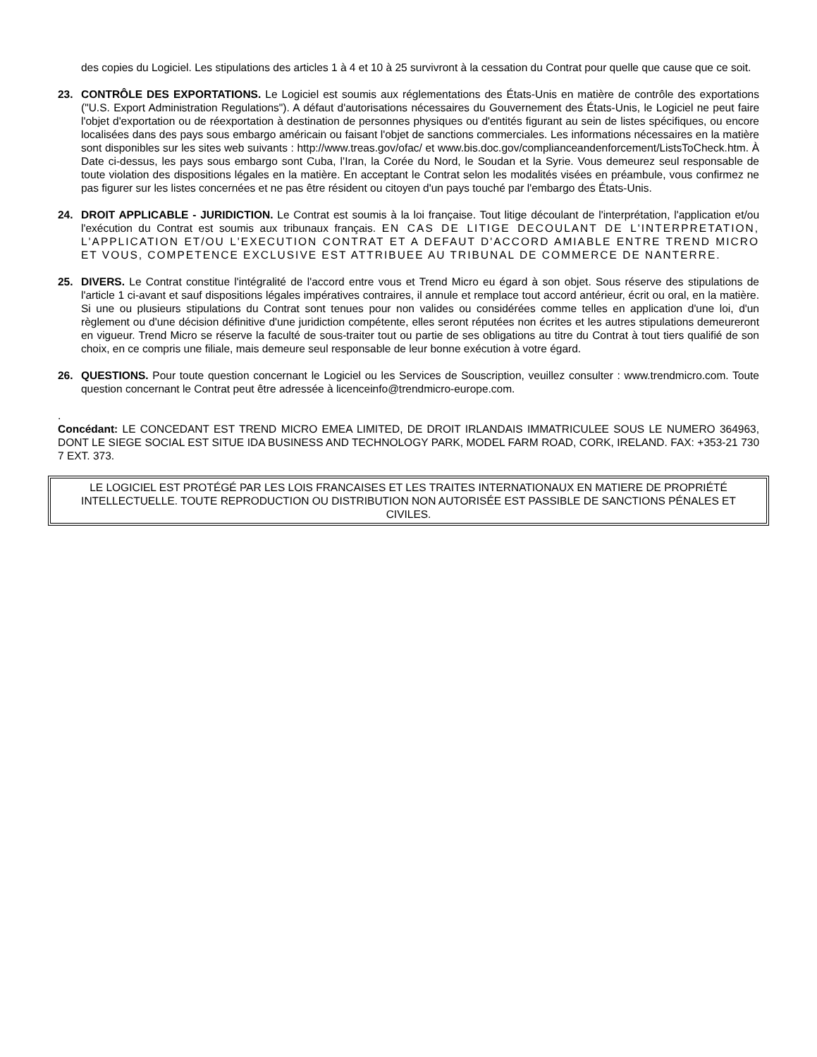des copies du Logiciel. Les stipulations des articles 1 à 4 et 10 à 25 survivront à la cessation du Contrat pour quelle que cause que ce soit.
23. CONTRÔLE DES EXPORTATIONS. Le Logiciel est soumis aux réglementations des États-Unis en matière de contrôle des exportations ("U.S. Export Administration Regulations"). A défaut d'autorisations nécessaires du Gouvernement des États-Unis, le Logiciel ne peut faire l'objet d'exportation ou de réexportation à destination de personnes physiques ou d'entités figurant au sein de listes spécifiques, ou encore localisées dans des pays sous embargo américain ou faisant l'objet de sanctions commerciales. Les informations nécessaires en la matière sont disponibles sur les sites web suivants : http://www.treas.gov/ofac/ et www.bis.doc.gov/complianceandenforcement/ListsToCheck.htm. À Date ci-dessus, les pays sous embargo sont Cuba, l’Iran, la Corée du Nord, le Soudan et la Syrie. Vous demeurez seul responsable de toute violation des dispositions légales en la matière. En acceptant le Contrat selon les modalités visées en préambule, vous confirmez ne pas figurer sur les listes concernées et ne pas être résident ou citoyen d'un pays touché par l'embargo des États-Unis.
24. DROIT APPLICABLE - JURIDICTION. Le Contrat est soumis à la loi française. Tout litige découlant de l'interprétation, l'application et/ou l'exécution du Contrat est soumis aux tribunaux français. EN CAS DE LITIGE DECOULANT DE L'INTERPRETATION, L'APPLICATION ET/OU L'EXECUTION CONTRAT ET A DEFAUT D'ACCORD AMIABLE ENTRE TREND MICRO ET VOUS, COMPETENCE EXCLUSIVE EST ATTRIBUEE AU TRIBUNAL DE COMMERCE DE NANTERRE.
25. DIVERS. Le Contrat constitue l'intégralité de l'accord entre vous et Trend Micro eu égard à son objet. Sous réserve des stipulations de l'article 1 ci-avant et sauf dispositions légales impératives contraires, il annule et remplace tout accord antérieur, écrit ou oral, en la matière. Si une ou plusieurs stipulations du Contrat sont tenues pour non valides ou considérées comme telles en application d'une loi, d'un règlement ou d'une décision définitive d'une juridiction compétente, elles seront réputées non écrites et les autres stipulations demeureront en vigueur. Trend Micro se réserve la faculté de sous-traiter tout ou partie de ses obligations au titre du Contrat à tout tiers qualifié de son choix, en ce compris une filiale, mais demeure seul responsable de leur bonne exécution à votre égard.
26. QUESTIONS. Pour toute question concernant le Logiciel ou les Services de Souscription, veuillez consulter : www.trendmicro.com. Toute question concernant le Contrat peut être adressée à licenceinfo@trendmicro-europe.com.
.
Concédant: LE CONCEDANT EST TREND MICRO EMEA LIMITED, DE DROIT IRLANDAIS IMMATRICULEE SOUS LE NUMERO 364963, DONT LE SIEGE SOCIAL EST SITUE IDA BUSINESS AND TECHNOLOGY PARK, MODEL FARM ROAD, CORK, IRELAND. FAX: +353-21 730 7 EXT. 373.
LE LOGICIEL EST PROTÉGÉ PAR LES LOIS FRANCAISES ET LES TRAITES INTERNATIONAUX EN MATIERE DE PROPRIÉTÉ INTELLECTUELLE. TOUTE REPRODUCTION OU DISTRIBUTION NON AUTORISÉE EST PASSIBLE DE SANCTIONS PÉNALES ET CIVILES.